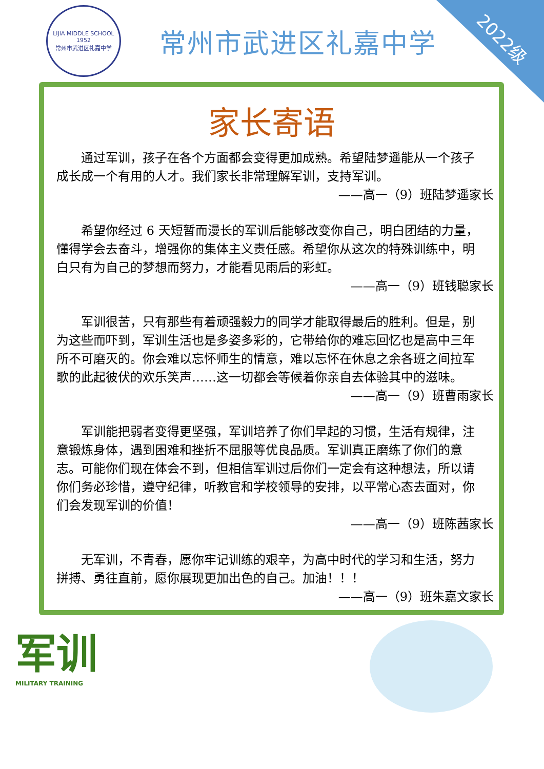2022级
LIJIA MIDDLE SCHOOL
1952
常州市武进区礼嘉中学
常州市武进区礼嘉中学
家长寄语
通过军训，孩子在各个方面都会变得更加成熟。希望陆梦遥能从一个孩子成长成一个有用的人才。我们家长非常理解军训，支持军训。
——高一（9）班陆梦遥家长
希望你经过 6 天短暂而漫长的军训后能够改变你自己，明白团结的力量，懂得学会去奋斗，增强你的集体主义责任感。希望你从这次的特殊训练中，明白只有为自己的梦想而努力，才能看见雨后的彩虹。
——高一（9）班钱聪家长
军训很苦，只有那些有着顽强毅力的同学才能取得最后的胜利。但是，别为这些而吓到，军训生活也是多姿多彩的，它带给你的难忘回忆也是高中三年所不可磨灭的。你会难以忘怀师生的情意，难以忘怀在休息之余各班之间拉军歌的此起彼伏的欢乐笑声……这一切都会等候着你亲自去体验其中的滋味。
——高一（9）班曹雨家长
军训能把弱者变得更坚强，军训培养了你们早起的习惯，生活有规律，注意锻炼身体，遇到困难和挫折不屈服等优良品质。军训真正磨练了你们的意志。可能你们现在体会不到，但相信军训过后你们一定会有这种想法，所以请你们务必珍惜，遵守纪律，听教官和学校领导的安排，以平常心态去面对，你们会发现军训的价值！
——高一（9）班陈茜家长
无军训，不青春，愿你牢记训练的艰辛，为高中时代的学习和生活，努力拼搏、勇往直前，愿你展现更加出色的自己。加油！！！
——高一（9）班朱嘉文家长
军训
MILITARY TRAINING